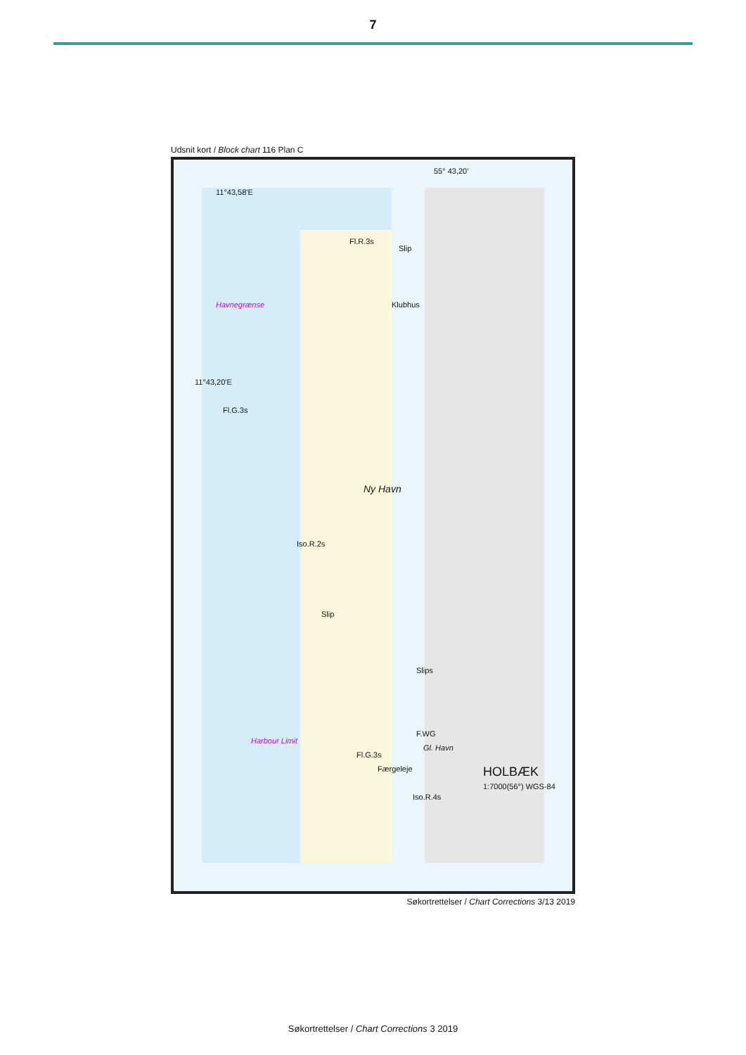7
Udsnit kort / Block chart 116 Plan C
Ny Havn
HOLBÆK
1:7000(56°) WGS-84
Havnegrænse
Harbour Limit
11°43,58'E
Klubhus
Fl.G.3s
Fl.R.3s
Iso.R.2s
Fl.G.3s
Iso.R.4s
F.WG
Gl. Havn
Færgeleje
Slip
Slip
Slips
11°43,20'E
55° 43,20'
Søkortrettelser / Chart Corrections 3/13 2019
Søkortrettelser / Chart Corrections 3 2019